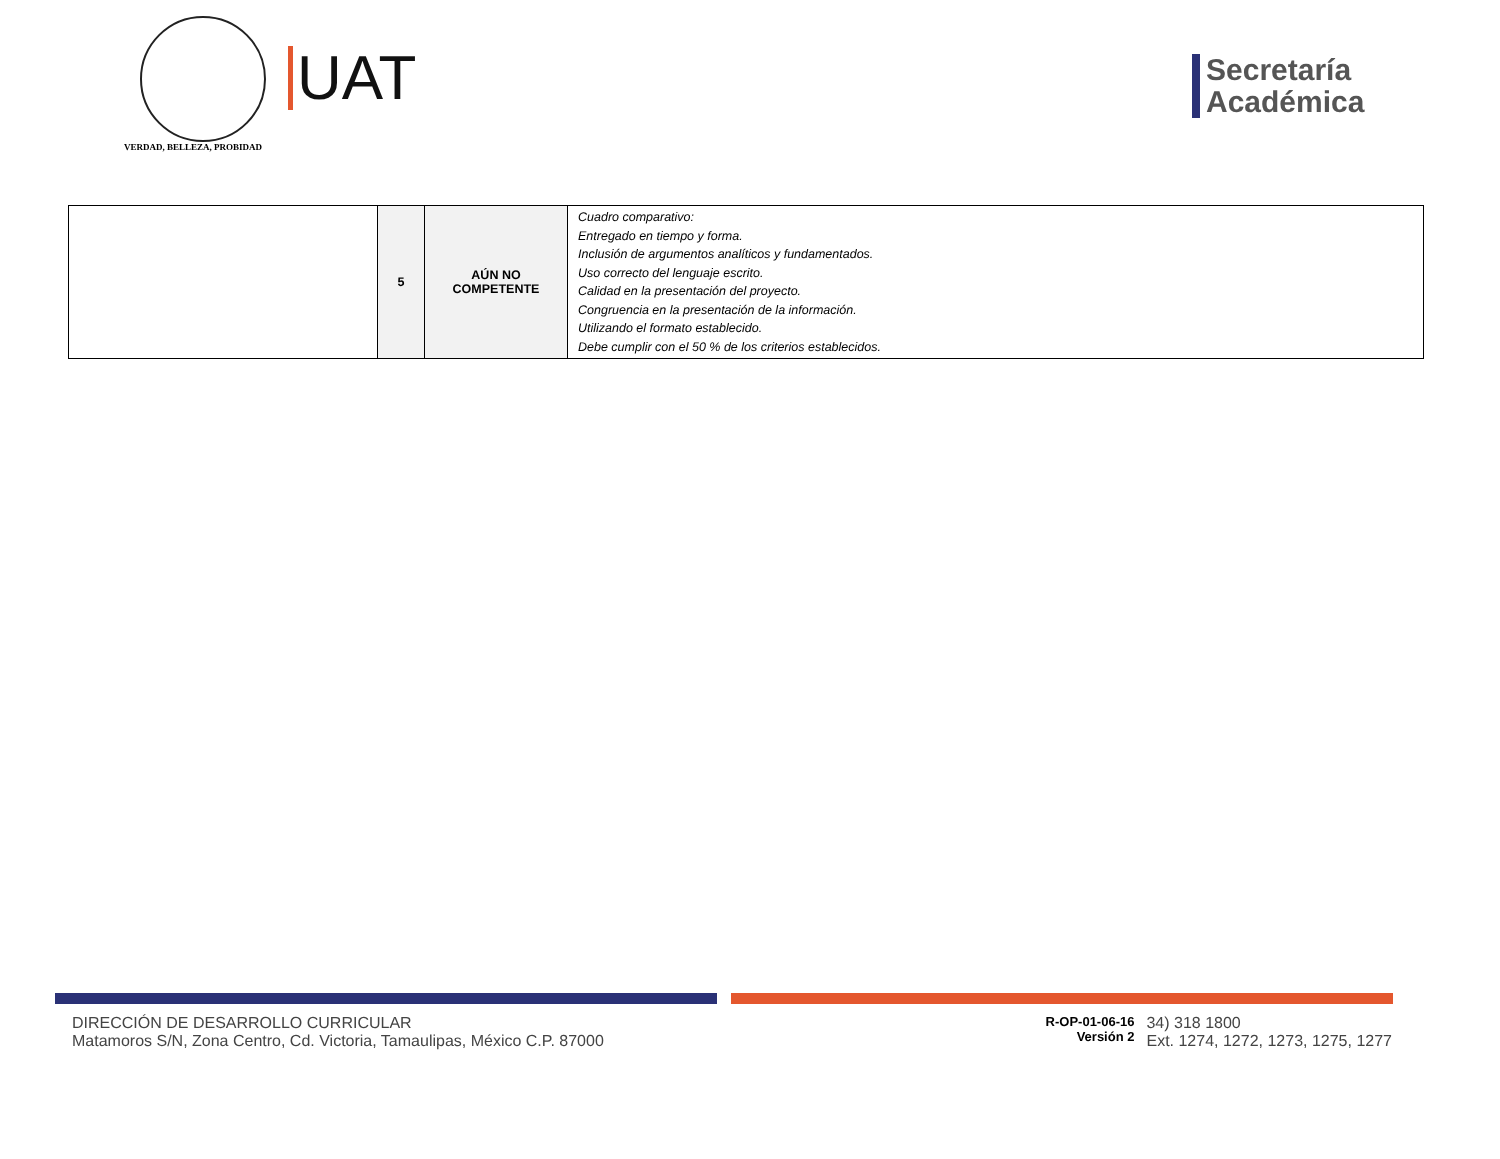VERDAD, BELLEZA, PROBIDAD
UAT
Secretaría
Académica
| | 5 | AÚN NO COMPETENTE | Cuadro comparativo: Entregado en tiempo y forma. Inclusión de argumentos analíticos y fundamentados. Uso correcto del lenguaje escrito. Calidad en la presentación del proyecto. Congruencia en la presentación de la información. Utilizando el formato establecido. Debe cumplir con el 50 % de los criterios establecidos. |
DIRECCIÓN DE DESARROLLO CURRICULAR
Matamoros S/N, Zona Centro, Cd. Victoria, Tamaulipas, México C.P. 87000
R-OP-01-06-16
Versión 2
34) 318 1800
Ext. 1274, 1272, 1273, 1275, 1277